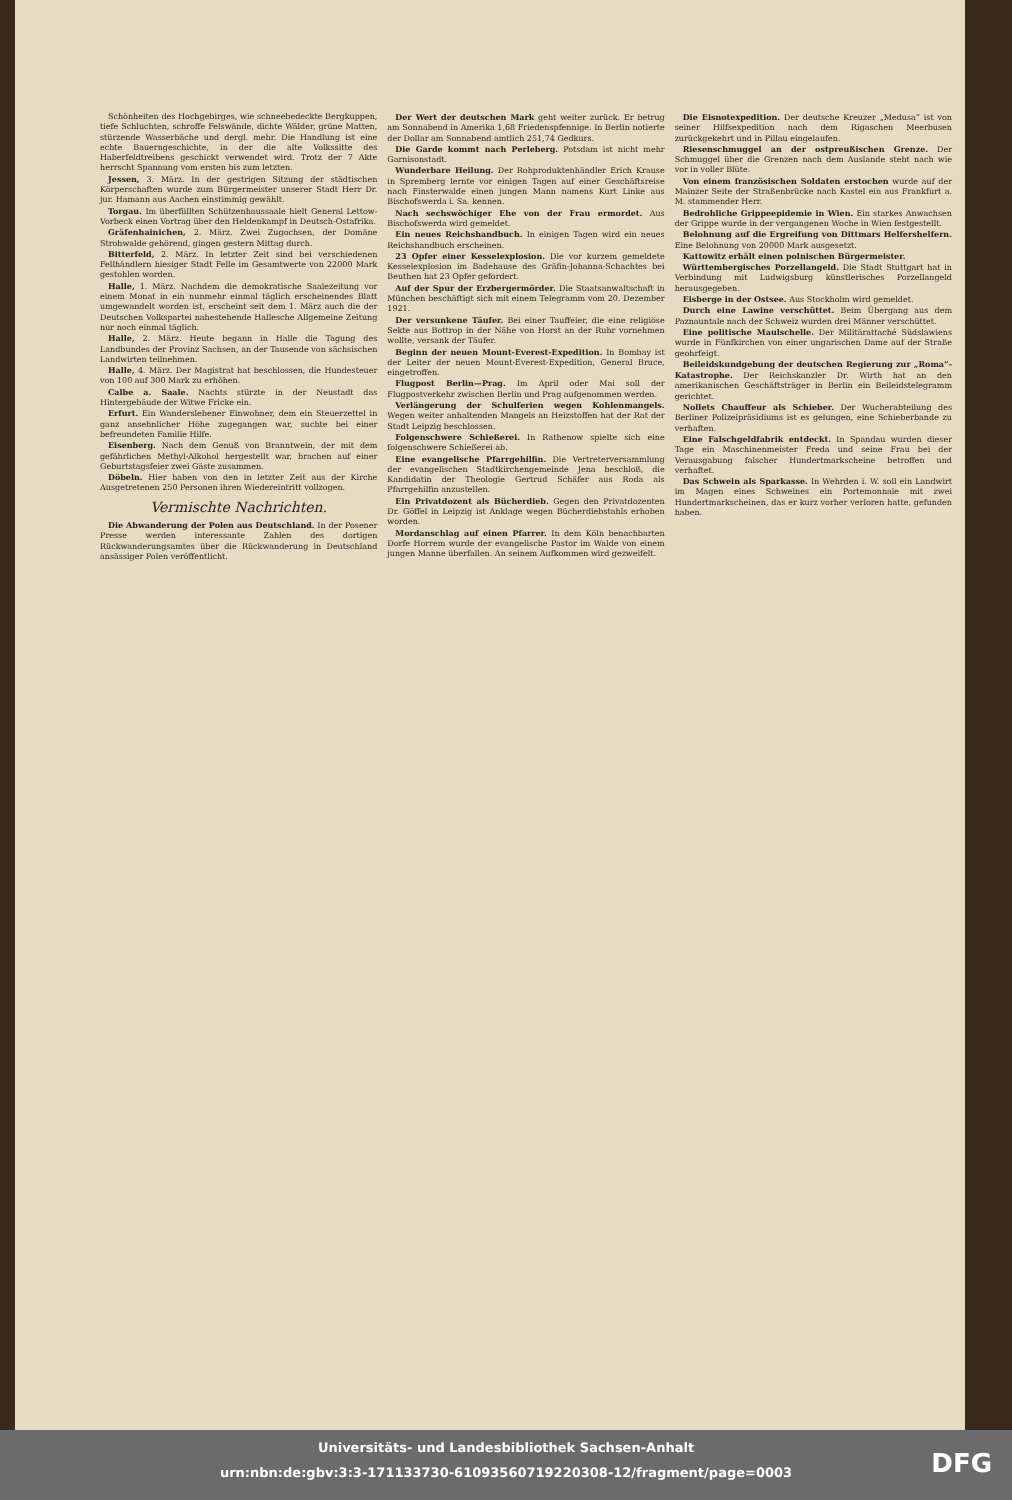Schönheiten des Hochgebirges, wie schneebedeckte Bergkuppen, tiefe Schluchten, schroffe Felswände, dichte Wälder, grüne Matten, stürzende Wasserbäche und dergl. mehr. Die Handlung ist eine echte Bauerngeschichte, in der die alte Volkssitte des Haberfeldtreibens geschickt verwendet wird. Trotz der 7 Akte herrscht Spannung vom ersten bis zum letzten.
Jessen, 3. März. In der gestrigen Sitzung der städtischen Körperschaften wurde zum Bürgermeister unserer Stadt Herr Dr. jur. Hamann aus Aachen einstimmig gewählt.
Torgau. Im überfüllten Schützenhaussaale hielt General Lettow-Vorbeck einen Vortrag über den Heldenkampf in Deutsch-Ostafrika.
Gräfenhainichen, 2. März. Zwei Zugochsen, der Domäne Strohwalde gehörend, gingen gestern Mittag durch.
Bitterfeld, 2. März. In letzter Zeit sind bei verschiedenen Fellhändlern hiesiger Stadt Felle im Gesamtwerte von 22000 Mark gestohlen worden.
Halle, 1. März. Nachdem die demokratische Saalezeitung vor einem Monat in ein nunmehr einmal täglich erscheinendes Blatt umgewandelt worden ist, erscheint seit dem 1. März auch die der Deutschen Volkspartei nahestehende Hallesche Allgemeine Zeitung nur noch einmal täglich.
Halle, 2. März. Heute begann in Halle die Tagung des Landbundes der Provinz Sachsen, an der Tausende von sächsischen Landwirten teilnehmen.
Halle, 4. März. Der Magistrat hat beschlossen, die Hundesteuer von 100 auf 300 Mark zu erhöhen.
Calbe a. Saale. Nachts stürzte in der Neustadt das Hintergebäude der Witwe Fricke ein.
Erfurt. Ein Wanderslebener Einwohner, dem ein Steuerzettel in ganz ansehnlicher Höhe zugegangen war, suchte bei einer befreundeten Familie Hilfe.
Eisenberg. Nach dem Genuß von Branntwein, der mit dem gefährlichen Methyl-Alkohol hergestellt war, brachen auf einer Geburtstagsfeier zwei Gäste zusammen.
Döbeln. Hier haben von den in letzter Zeit aus der Kirche Ausgetretenen 250 Personen ihren Wiedereintritt vollzogen.
Vermischte Nachrichten.
Die Abwanderung der Polen aus Deutschland. In der Posener Presse werden interessante Zahlen des dortigen Rückwanderungsamtes über die Rückwanderung in Deutschland ansässiger Polen veröffentlicht.
Der Wert der deutschen Mark geht weiter zurück. Er betrug am Sonnabend in Amerika 1,68 Friedenspfennige. In Berlin notierte der Dollar am Sonnabend amtlich 251,74 Gedkurs.
Die Garde kommt nach Perleberg. Potsdam ist nicht mehr Garnisonstadt.
Wunderbare Heilung. Der Rohproduktenhändler Erich Krause in Spremberg lernte vor einigen Tagen auf einer Geschäftsreise nach Finsterwalde einen jungen Mann namens Kurt Linke aus Bischofswerda i. Sa. kennen.
Nach sechswöchiger Ehe von der Frau ermordet. Aus Bischofswerda wird gemeldet.
Ein neues Reichshandbuch. In einigen Tagen wird ein neues Reichshandbuch erscheinen.
23 Opfer einer Kesselexplosion. Die vor kurzem gemeldete Kesselexplosion im Badehause des Gräfin-Johanna-Schachtes bei Beuthen hat 23 Opfer gefordert.
Auf der Spur der Erzbergermörder. Die Staatsanwaltschaft in München beschäftigt sich mit einem Telegramm vom 20. Dezember 1921.
Der versunkene Täufer. Bei einer Tauffeier, die eine religiöse Sekte aus Bottrop in der Nähe von Horst an der Ruhr vornehmen wollte, versank der Täufer.
Beginn der neuen Mount-Everest-Expedition. In Bombay ist der Leiter der neuen Mount-Everest-Expedition, General Bruce, eingetroffen.
Flugpost Berlin—Prag. Im April oder Mai soll der Flugpostverkehr zwischen Berlin und Prag aufgenommen werden.
Verlängerung der Schulferien wegen Kohlenmangels. Wegen weiter anhaltenden Mangels an Heizstoffen hat der Rat der Stadt Leipzig beschlossen.
Folgenschwere Schießerei. In Rathenow spielte sich eine folgenschwere Schießerei ab.
Eine evangelische Pfarrgehilfin. Die Vertreterversammlung der evangelischen Stadtkirchengemeinde Jena beschloß, die Kandidatin der Theologie Gertrud Schäfer aus Roda als Pfarrgehilfin anzustellen.
Ein Privatdozent als Bücherdieb. Gegen den Privatdozenten Dr. Göffel in Leipzig ist Anklage wegen Bücherdiebstahls erhoben worden.
Mordanschlag auf einen Pfarrer. In dem Köln benachbarten Dorfe Horrem wurde der evangelische Pastor im Walde von einem jungen Manne überfallen. An seinem Aufkommen wird gezweifelt.
Die Eisnotexpedition. Der deutsche Kreuzer „Medusa“ ist von seiner Hilfsexpedition nach dem Rigaschen Meerbusen zurückgekehrt und in Pillau eingelaufen.
Riesenschmuggel an der ostpreußischen Grenze. Der Schmuggel über die Grenzen nach dem Auslande steht nach wie vor in voller Blüte.
Von einem französischen Soldaten erstochen wurde auf der Mainzer Seite der Straßenbrücke nach Kastel ein aus Frankfurt a. M. stammender Herr.
Bedrohliche Grippeepidemie in Wien. Ein starkes Anwachsen der Grippe wurde in der vergangenen Woche in Wien festgestellt.
Belohnung auf die Ergreifung von Dittmars Helfershelfern. Eine Belohnung von 20000 Mark ausgesetzt.
Kattowitz erhält einen polnischen Bürgermeister.
Württembergisches Porzellangeld. Die Stadt Stuttgart hat in Verbindung mit Ludwigsburg künstlerisches Porzellangeld herausgegeben.
Eisberge in der Ostsee. Aus Stockholm wird gemeldet.
Durch eine Lawine verschüttet. Beim Übergang aus dem Paznauntale nach der Schweiz wurden drei Männer verschüttet.
Eine politische Maulschelle. Der Militärattaché Südslawiens wurde in Fünfkirchen von einer ungarischen Dame auf der Straße geohrfeigt.
Beileidskundgebung der deutschen Regierung zur „Roma“-Katastrophe. Der Reichskanzler Dr. Wirth hat an den amerikanischen Geschäftsträger in Berlin ein Beileidstelegramm gerichtet.
Nollets Chauffeur als Schieber. Der Wucherabteilung des Berliner Polizeipräsidiums ist es gelungen, eine Schieberbande zu verhaften.
Eine Falschgeldfabrik entdeckt. In Spandau wurden dieser Tage ein Maschinenmeister Freda und seine Frau bei der Verausgabung falscher Hundertmarkscheine betroffen und verhaftet.
Das Schwein als Sparkasse. In Wehrden i. W. soll ein Landwirt im Magen eines Schweines ein Portemonnaie mit zwei Hundertmarkscheinen, das er kurz vorher verloren hatte, gefunden haben.
Universitäts- und Landesbibliothek Sachsen-Anhalt
urn:nbn:de:gbv:3:3-171133730-610935607192203​08-12/fragment/page=0003
DFG